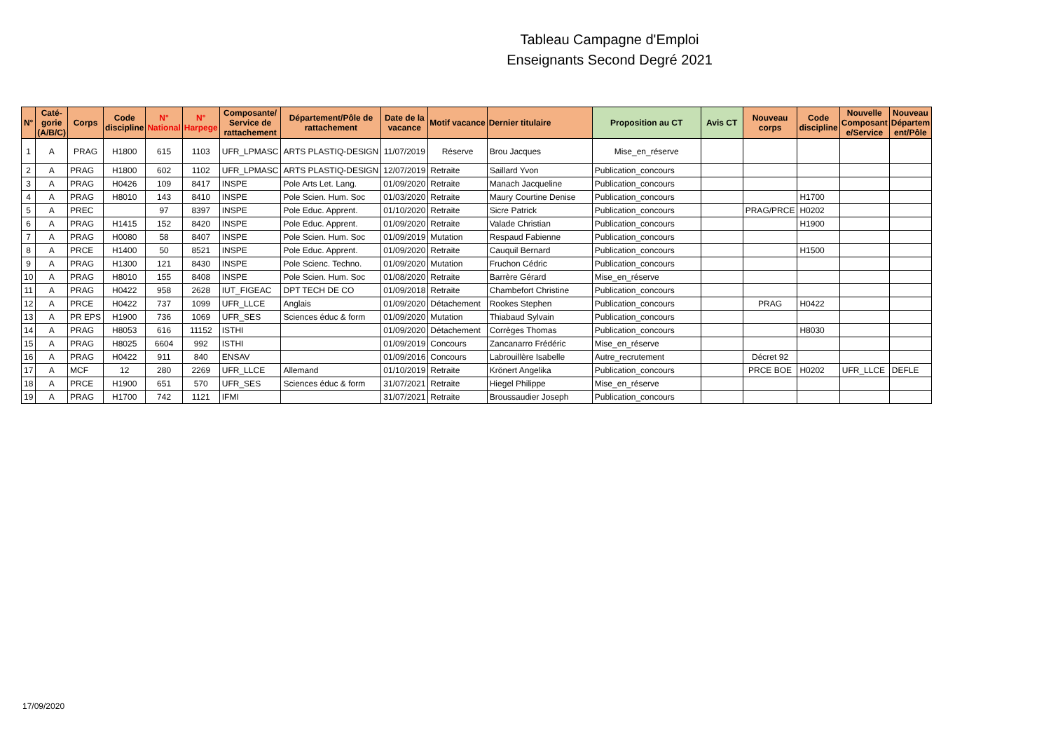Tableau Campagne d'Emploi
Enseignants Second Degré 2021
| N° | Caté- gorie (A/B/C) | Corps | Code discipline | N° National | N° Harpege | Composante/ Service de rattachement | Département/Pôle de rattachement | Date de la vacance | Motif vacance | Dernier titulaire | Proposition au CT | Avis CT | Nouveau corps | Code discipline | Nouvelle Composant e/Service | Nouveau Départem ent/Pôle |
| --- | --- | --- | --- | --- | --- | --- | --- | --- | --- | --- | --- | --- | --- | --- | --- | --- |
| 1 | A | PRAG | H1800 | 615 | 1103 | UFR_LPMASC | ARTS PLASTIQ-DESIGN | 11/07/2019 | Réserve | Brou Jacques | Mise_en_réserve | | | | | |
| 2 | A | PRAG | H1800 | 602 | 1102 | UFR_LPMASC | ARTS PLASTIQ-DESIGN | 12/07/2019 | Retraite | Saillard Yvon | Publication_concours | | | | | |
| 3 | A | PRAG | H0426 | 109 | 8417 | INSPE | Pole Arts Let. Lang. | 01/09/2020 | Retraite | Manach Jacqueline | Publication_concours | | | | | |
| 4 | A | PRAG | H8010 | 143 | 8410 | INSPE | Pole Scien. Hum. Soc | 01/03/2020 | Retraite | Maury Courtine Denise | Publication_concours | | | H1700 | | |
| 5 | A | PREC | | 97 | 8397 | INSPE | Pole Educ. Apprent. | 01/10/2020 | Retraite | Sicre Patrick | Publication_concours | | PRAG/PRCE | H0202 | | |
| 6 | A | PRAG | H1415 | 152 | 8420 | INSPE | Pole Educ. Apprent. | 01/09/2020 | Retraite | Valade Christian | Publication_concours | | | H1900 | | |
| 7 | A | PRAG | H0080 | 58 | 8407 | INSPE | Pole Scien. Hum. Soc | 01/09/2019 | Mutation | Respaud Fabienne | Publication_concours | | | | | |
| 8 | A | PRCE | H1400 | 50 | 8521 | INSPE | Pole Educ. Apprent. | 01/09/2020 | Retraite | Cauquil Bernard | Publication_concours | | | H1500 | | |
| 9 | A | PRAG | H1300 | 121 | 8430 | INSPE | Pole Scienc. Techno. | 01/09/2020 | Mutation | Fruchon Cédric | Publication_concours | | | | | |
| 10 | A | PRAG | H8010 | 155 | 8408 | INSPE | Pole Scien. Hum. Soc | 01/08/2020 | Retraite | Barrère Gérard | Mise_en_réserve | | | | | |
| 11 | A | PRAG | H0422 | 958 | 2628 | IUT_FIGEAC | DPT TECH DE CO | 01/09/2018 | Retraite | Chambefort Christine | Publication_concours | | | | | |
| 12 | A | PRCE | H0422 | 737 | 1099 | UFR_LLCE | Anglais | 01/09/2020 | Détachement | Rookes Stephen | Publication_concours | | PRAG | H0422 | | |
| 13 | A | PR EPS | H1900 | 736 | 1069 | UFR_SES | Sciences éduc & form | 01/09/2020 | Mutation | Thiabaud Sylvain | Publication_concours | | | | | |
| 14 | A | PRAG | H8053 | 616 | 11152 | ISTHI | | 01/09/2020 | Détachement | Corrèges Thomas | Publication_concours | | | H8030 | | |
| 15 | A | PRAG | H8025 | 6604 | 992 | ISTHI | | 01/09/2019 | Concours | Zancanarro Frédéric | Mise_en_réserve | | | | | |
| 16 | A | PRAG | H0422 | 911 | 840 | ENSAV | | 01/09/2016 | Concours | Labrouillère Isabelle | Autre_recrutement | | Décret 92 | | | |
| 17 | A | MCF | 12 | 280 | 2269 | UFR_LLCE | Allemand | 01/10/2019 | Retraite | Krönert Angelika | Publication_concours | | PRCE BOE | H0202 | UFR_LLCE | DEFLE |
| 18 | A | PRCE | H1900 | 651 | 570 | UFR_SES | Sciences éduc & form | 31/07/2021 | Retraite | Hiegel Philippe | Mise_en_réserve | | | | | |
| 19 | A | PRAG | H1700 | 742 | 1121 | IFMI | | 31/07/2021 | Retraite | Broussaudier Joseph | Publication_concours | | | | | |
17/09/2020